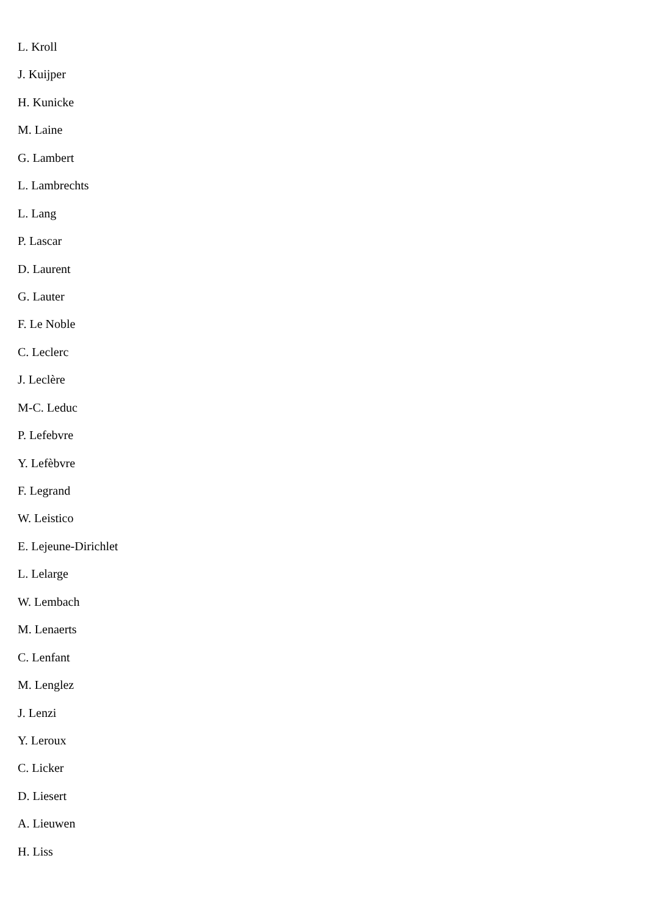L. Kroll
J. Kuijper
H. Kunicke
M. Laine
G. Lambert
L. Lambrechts
L. Lang
P. Lascar
D. Laurent
G. Lauter
F. Le Noble
C. Leclerc
J. Leclère
M-C. Leduc
P. Lefebvre
Y. Lefèbvre
F. Legrand
W. Leistico
E. Lejeune-Dirichlet
L. Lelarge
W. Lembach
M. Lenaerts
C. Lenfant
M. Lenglez
J. Lenzi
Y. Leroux
C. Licker
D. Liesert
A. Lieuwen
H. Liss